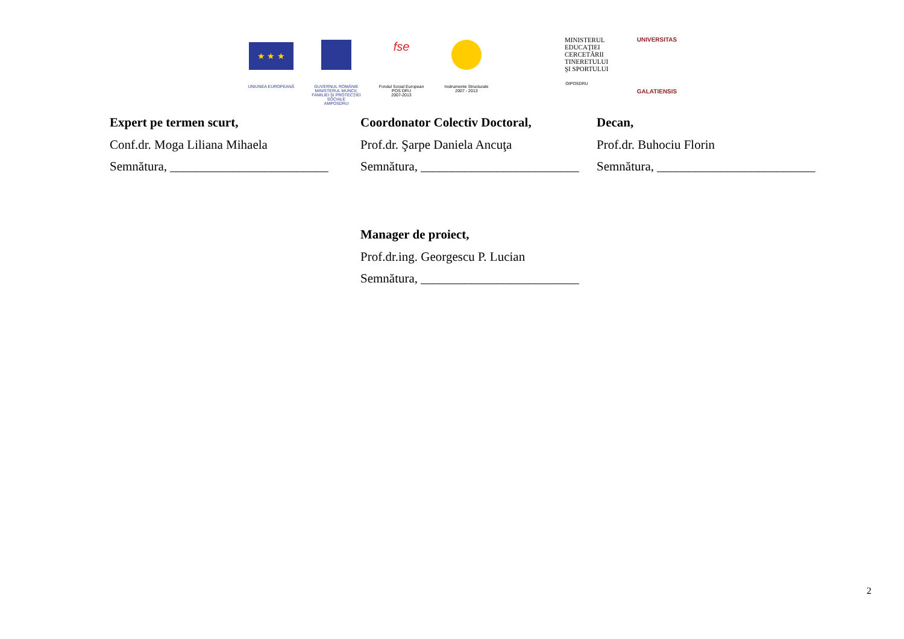★ ★ ★
UNIUNEA EUROPEANĂ
GUVERNUL ROMÂNIE
MINISTERUL MUNCII, FAMILIEI ŞI PROTECŢIEI SOCIALE
AMPOSDRU
fse
Fondul Social European
POS DRU
2007-2013
Instrumente Structurale
2007 - 2013
MINISTERUL
EDUCAŢIEI
CERCETĂRII
TINERETULUI
ŞI SPORTULUI
OIPOSDRU
UNIVERSITAS
GALATIENSIS
Expert pe termen scurt,
Conf.dr. Moga Liliana Mihaela
Semnătura, _________________________
Coordonator Colectiv Doctoral,
Prof.dr. Şarpe Daniela Ancuţa
Semnătura, _________________________
Decan,
Prof.dr. Buhociu Florin
Semnătura, _________________________
Manager de proiect,
Prof.dr.ing. Georgescu P. Lucian
Semnătura, _________________________
2